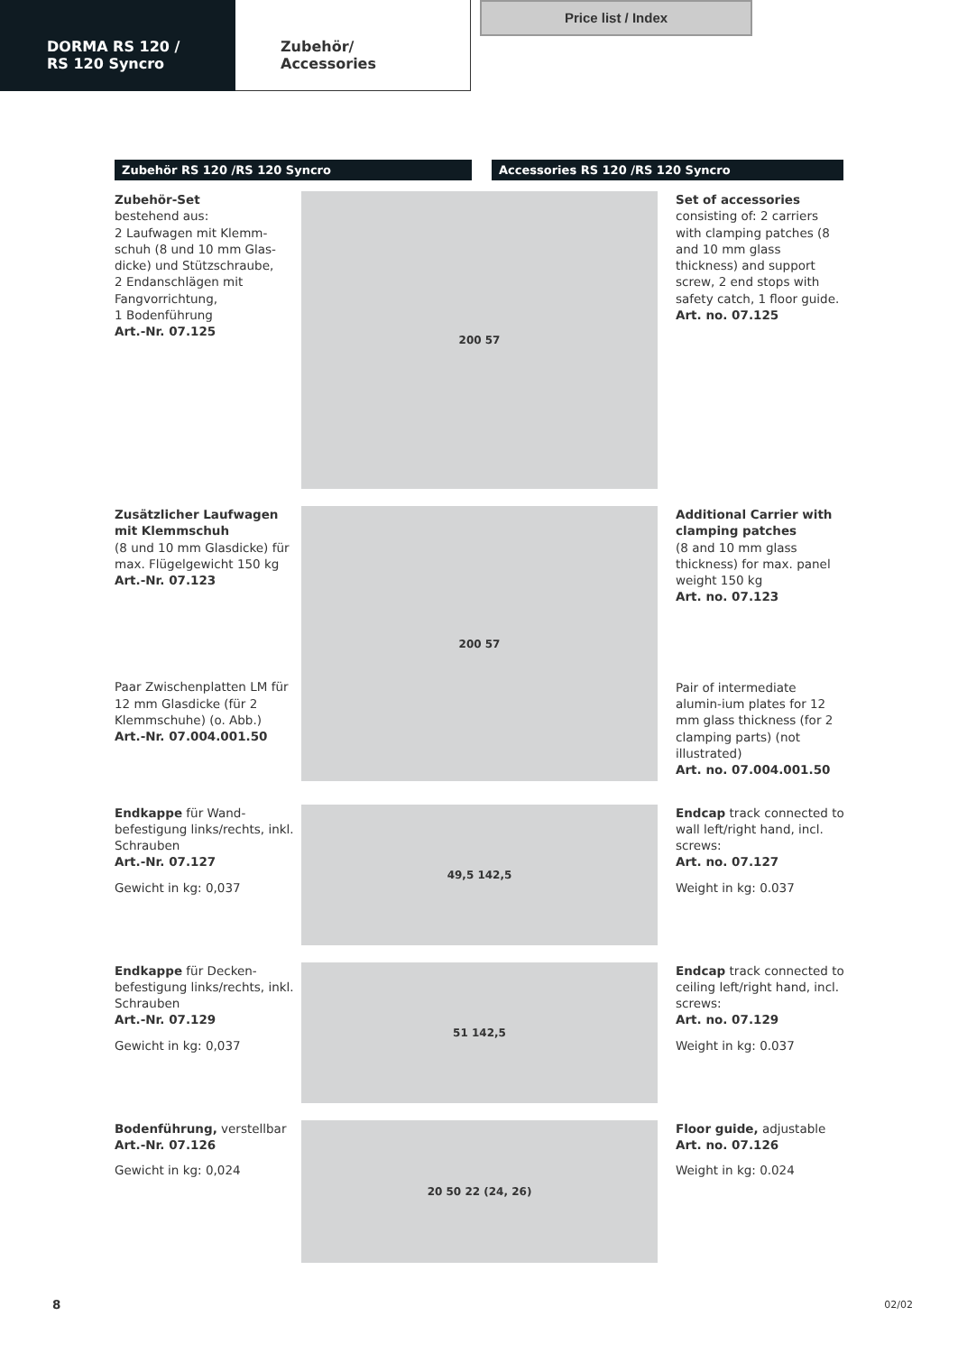DORMA RS 120 /
RS 120 Syncro
Zubehör/
Accessories
Price list / Index
Zubehör RS 120 /RS 120 Syncro Accessories RS 120 /RS 120 Syncro
Zubehör-Set
bestehend aus:
2 Laufwagen mit Klemm-schuh (8 und 10 mm Glas-dicke) und Stützschraube,
2 Endanschlägen mit Fangvorrichtung,
1 Bodenführung
Art.-Nr. 07.125
200 57
Set of accessories consisting of: 2 carriers with clamping patches (8 and 10 mm glass thickness) and support screw, 2 end stops with safety catch, 1 floor guide.
Art. no. 07.125
Zusätzlicher Laufwagen mit Klemmschuh
(8 und 10 mm Glasdicke) für max. Flügelgewicht 150 kg
Art.-Nr. 07.123
Paar Zwischenplatten LM für 12 mm Glasdicke (für 2 Klemmschuhe) (o. Abb.)
Art.-Nr. 07.004.001.50
200 57
Additional Carrier with clamping patches
(8 and 10 mm glass thickness) for max. panel weight 150 kg
Art. no. 07.123
Pair of intermediate alumin-ium plates for 12 mm glass thickness (for 2 clamping parts) (not illustrated)
Art. no. 07.004.001.50
Endkappe für Wand-befestigung links/rechts, inkl. Schrauben
Art.-Nr. 07.127
Gewicht in kg: 0,037
49,5 142,5
Endcap track connected to wall left/right hand, incl. screws:
Art. no. 07.127
Weight in kg: 0.037
Endkappe für Decken-befestigung links/rechts, inkl. Schrauben
Art.-Nr. 07.129
Gewicht in kg: 0,037
51 142,5
Endcap track connected to ceiling left/right hand, incl. screws:
Art. no. 07.129
Weight in kg: 0.037
Bodenführung, verstellbar
Art.-Nr. 07.126
Gewicht in kg: 0,024
20 50 22 (24, 26)
Floor guide, adjustable
Art. no. 07.126
Weight in kg: 0.024
8 02/02